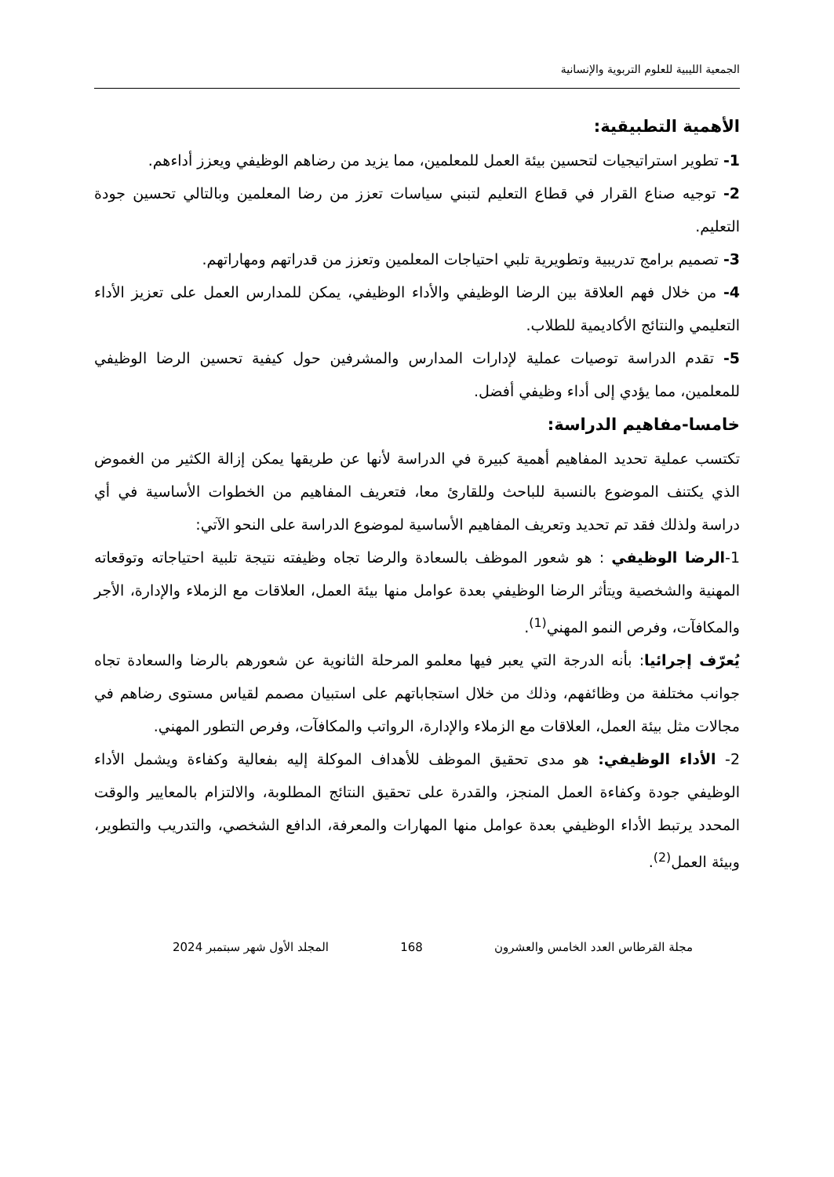الجمعية الليبية للعلوم التربوية والإنسانية
الأهمية التطبيقية:
1- تطوير استراتيجيات لتحسين بيئة العمل للمعلمين، مما يزيد من رضاهم الوظيفي ويعزز أداءهم.
2- توجيه صناع القرار في قطاع التعليم لتبني سياسات تعزز من رضا المعلمين وبالتالي تحسين جودة التعليم.
3- تصميم برامج تدريبية وتطويرية تلبي احتياجات المعلمين وتعزز من قدراتهم ومهاراتهم.
4- من خلال فهم العلاقة بين الرضا الوظيفي والأداء الوظيفي، يمكن للمدارس العمل على تعزيز الأداء التعليمي والنتائج الأكاديمية للطلاب.
5- تقدم الدراسة توصيات عملية لإدارات المدارس والمشرفين حول كيفية تحسين الرضا الوظيفي للمعلمين، مما يؤدي إلى أداء وظيفي أفضل.
خامسا-مفاهيم الدراسة:
تكتسب عملية تحديد المفاهيم أهمية كبيرة في الدراسة لأنها عن طريقها يمكن إزالة الكثير من الغموض الذي يكتنف الموضوع بالنسبة للباحث وللقارئ معا، فتعريف المفاهيم من الخطوات الأساسية في أي دراسة ولذلك فقد تم تحديد وتعريف المفاهيم الأساسية لموضوع الدراسة على النحو الآتي:
1-الرضا الوظيفي : هو شعور الموظف بالسعادة والرضا تجاه وظيفته نتيجة تلبية احتياجاته وتوقعاته المهنية والشخصية ويتأثر الرضا الوظيفي بعدة عوامل منها بيئة العمل، العلاقات مع الزملاء والإدارة، الأجر والمكافآت، وفرص النمو المهني<sup>(1)</sup>.
يُعرّف إجرائيا: بأنه الدرجة التي يعبر فيها معلمو المرحلة الثانوية عن شعورهم بالرضا والسعادة تجاه جوانب مختلفة من وظائفهم، وذلك من خلال استجاباتهم على استبيان مصمم لقياس مستوى رضاهم في مجالات مثل بيئة العمل، العلاقات مع الزملاء والإدارة، الرواتب والمكافآت، وفرص التطور المهني.
2- الأداء الوظيفي: هو مدى تحقيق الموظف للأهداف الموكلة إليه بفعالية وكفاءة ويشمل الأداء الوظيفي جودة وكفاءة العمل المنجز، والقدرة على تحقيق النتائج المطلوبة، والالتزام بالمعايير والوقت المحدد يرتبط الأداء الوظيفي بعدة عوامل منها المهارات والمعرفة، الدافع الشخصي، والتدريب والتطوير، وبيئة العمل<sup>(2)</sup>.
مجلة القرطاس العدد الخامس والعشرون 168 المجلد الأول شهر سبتمبر 2024